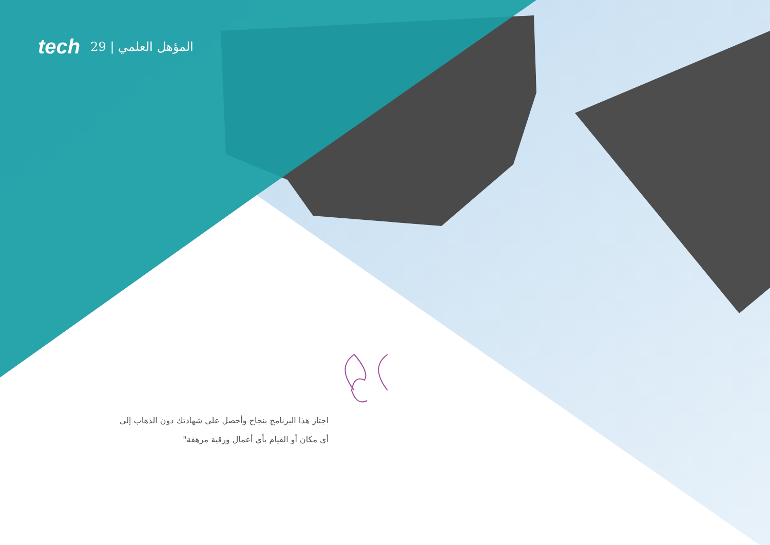tech 29 | المؤهل العلمي
اجتاز هذا البرنامج بنجاح وأحصل على شهادتك دون الذهاب إلى أي مكان أو القيام بأي أعمال ورقية مرهقة"